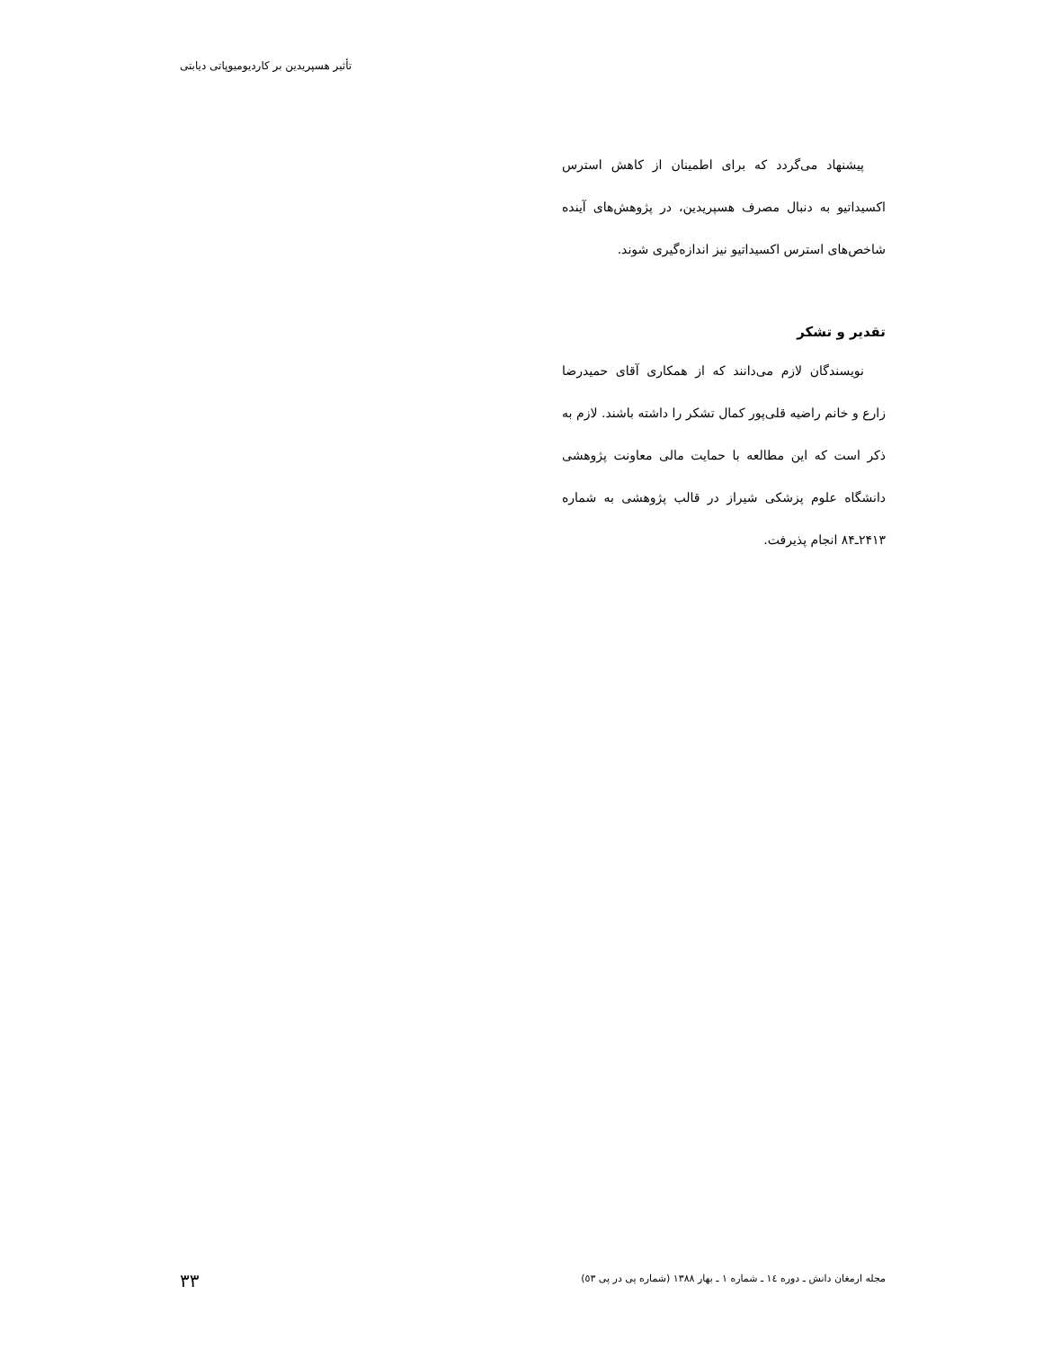تأثیر هسپریدین بر کاردیومیوپاتی دیابتی
پیشنهاد می‌گردد که برای اطمینان از کاهش استرس اکسیداتیو به دنبال مصرف هسپریدین، در پژوهش‌های آینده شاخص‌های استرس اکسیداتیو نیز اندازه‌گیری شوند.
تقدیر و تشکر
نویسندگان لازم می‌دانند که از همکاری آقای حمیدرضا زارع و خانم راضیه قلی‌پور کمال تشکر را داشته باشند. لازم به ذکر است که این مطالعه با حمایت مالی معاونت پژوهشی دانشگاه علوم پزشکی شیراز در قالب پژوهشی به شماره ۲۴۱۳ـ۸۴ انجام پذیرفت.
مجله ارمغان دانش ـ دوره ١٤ ـ شماره ١ ـ بهار ١٣٨٨ (شماره پی در پی ٥٣)
۳۳